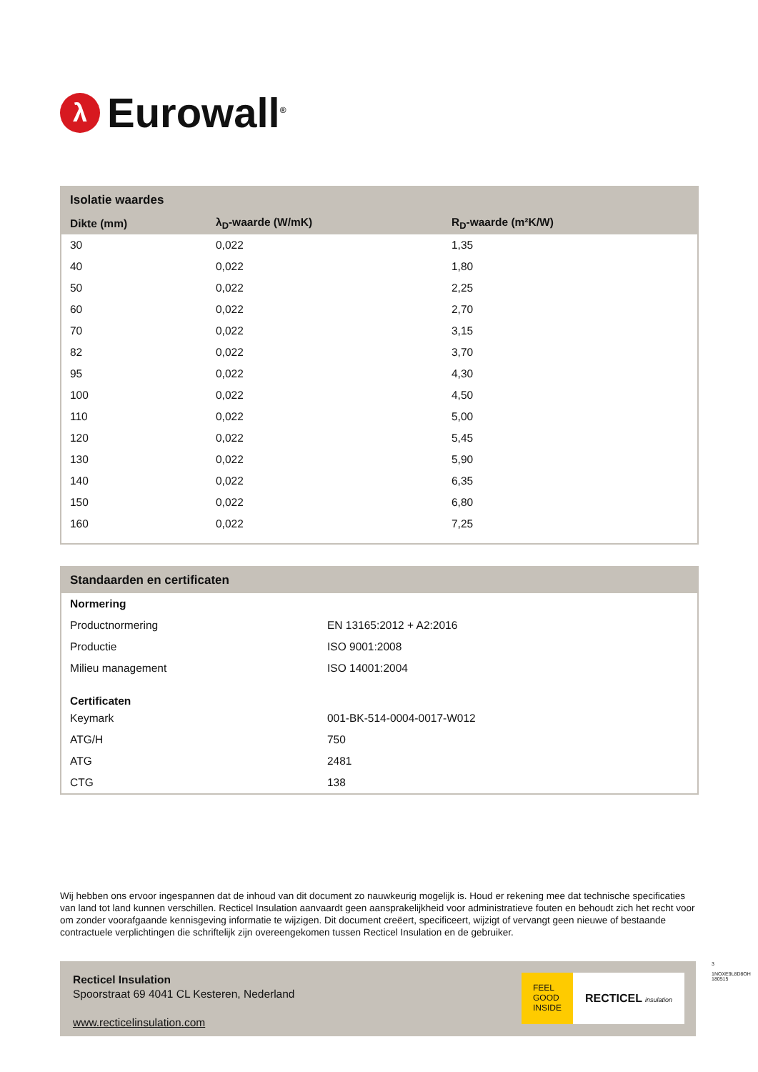λ
Eurowall<sup>®</sup>
Isolatie waardes
| Dikte (mm) | λ<sub>D</sub>-waarde (W/mK) | R<sub>D</sub>-waarde (m²K/W) |
| --- | --- | --- |
| 30 | 0,022 | 1,35 |
| 40 | 0,022 | 1,80 |
| 50 | 0,022 | 2,25 |
| 60 | 0,022 | 2,70 |
| 70 | 0,022 | 3,15 |
| 82 | 0,022 | 3,70 |
| 95 | 0,022 | 4,30 |
| 100 | 0,022 | 4,50 |
| 110 | 0,022 | 5,00 |
| 120 | 0,022 | 5,45 |
| 130 | 0,022 | 5,90 |
| 140 | 0,022 | 6,35 |
| 150 | 0,022 | 6,80 |
| 160 | 0,022 | 7,25 |
Standaarden en certificaten
| Normering | |
| Productnormering | EN 13165:2012 + A2:2016 |
| Productie | ISO 9001:2008 |
| Milieu management | ISO 14001:2004 |
| Certificaten | |
| Keymark | 001-BK-514-0004-0017-W012 |
| ATG/H | 750 |
| ATG | 2481 |
| CTG | 138 |
Wij hebben ons ervoor ingespannen dat de inhoud van dit document zo nauwkeurig mogelijk is. Houd er rekening mee dat technische specificaties van land tot land kunnen verschillen. Recticel Insulation aanvaardt geen aansprakelijkheid voor administratieve fouten en behoudt zich het recht voor om zonder voorafgaande kennisgeving informatie te wijzigen. Dit document creëert, specificeert, wijzigt of vervangt geen nieuwe of bestaande contractuele verplichtingen die schriftelijk zijn overeengekomen tussen Recticel Insulation en de gebruiker.
Recticel Insulation
Spoorstraat 69 4041 CL Kesteren, Nederland
www.recticelinsulation.com
FEEL
GOOD
INSIDE
RECTICEL insulation
3
1NOXE9L8D8OH 180515